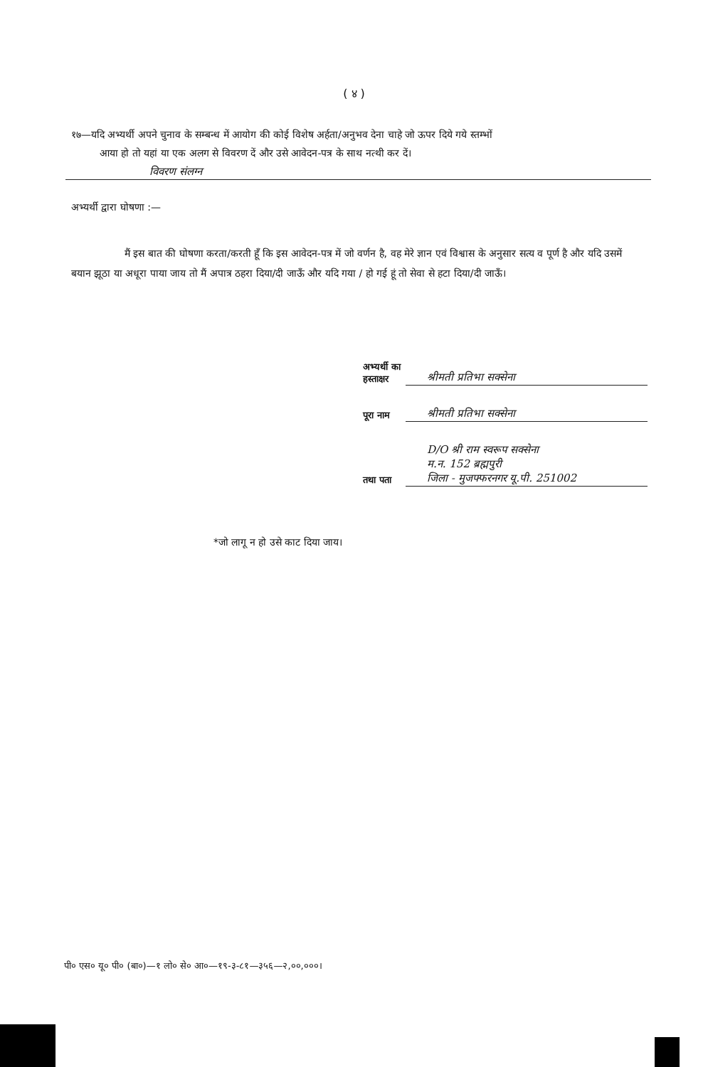( ४ )
१७—यदि अभ्यर्थी अपने चुनाव के सम्बन्ध में आयोग की कोई विशेष अर्हता/अनुभव देना चाहे जो ऊपर दिये गये स्तम्भों
आया हो तो यहां या एक अलग से विवरण दें और उसे आवेदन-पत्र के साथ नत्थी कर दें।
विवरण संलग्न
अभ्यर्थी द्वारा घोषणा :—
मैं इस बात की घोषणा करता/करती हूँ कि इस आवेदन-पत्र में जो वर्णन है, वह मेरे ज्ञान एवं विश्वास के अनुसार सत्य व पूर्ण है और यदि उसमें बयान झूठा या अधूरा पाया जाय तो मैं अपात्र ठहरा दिया/दी जाऊँ और यदि गया / हो गई हूं तो सेवा से हटा दिया/दी जाऊँ।
अभ्यर्थी का हस्ताक्षर
श्रीमती प्रतिभा सक्सेना
पूरा नाम
श्रीमती प्रतिभा सक्सेना
तथा पता
D/O श्री राम स्वरूप सक्सेना
म.न. 152 ब्रह्मपुरी
जिला - मुजफ्फरनगर यू.पी. 251002
*जो लागू न हो उसे काट दिया जाय।
पी० एस० यू० पी० (बा०)—१ लो० से० आ०—१९-३-८१—३५६—२,००,०००।